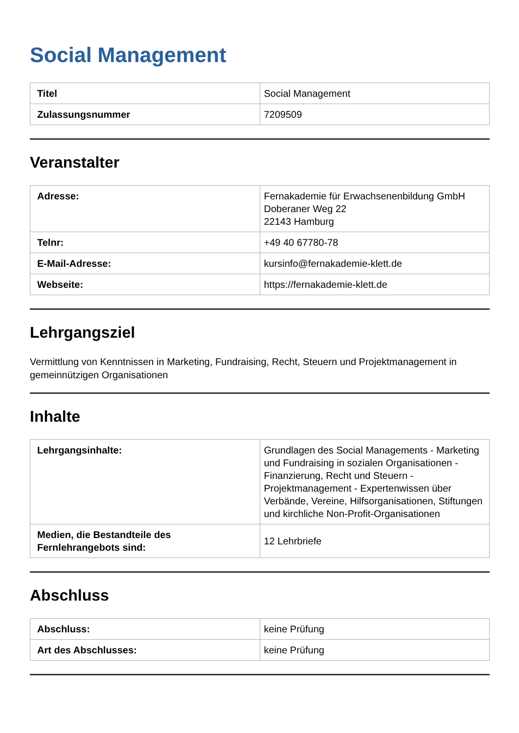Social Management
| Titel | Social Management |
| Zulassungsnummer | 7209509 |
Veranstalter
| Adresse: | Fernakademie für Erwachsenenbildung GmbH Doberaner Weg 22 22143 Hamburg |
| Telnr: | +49 40 67780-78 |
| E-Mail-Adresse: | kursinfo@fernakademie-klett.de |
| Webseite: | https://fernakademie-klett.de |
Lehrgangsziel
Vermittlung von Kenntnissen in Marketing, Fundraising, Recht, Steuern und Projektmanagement in gemeinnützigen Organisationen
Inhalte
| Lehrgangsinhalte: | Grundlagen des Social Managements - Marketing und Fundraising in sozialen Organisationen - Finanzierung, Recht und Steuern - Projektmanagement - Expertenwissen über Verbände, Vereine, Hilfsorganisationen, Stiftungen und kirchliche Non-Profit-Organisationen |
| Medien, die Bestandteile des Fernlehrangebots sind: | 12 Lehrbriefe |
Abschluss
| Abschluss: | keine Prüfung |
| Art des Abschlusses: | keine Prüfung |